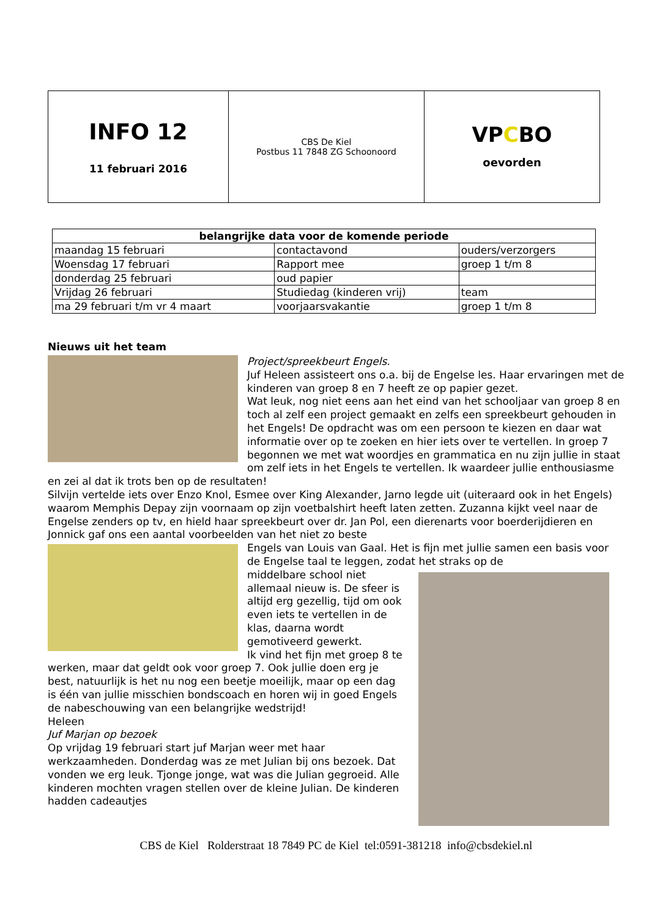| INFO 12 11 februari 2016 | CBS De Kiel Postbus 11 7848 ZG Schoonoord | VP C BO oevorden |
| belangrijke data voor de komende periode | | |
| --- | --- | --- |
| maandag 15 februari | contactavond | ouders/verzorgers |
| Woensdag 17 februari | Rapport mee | groep 1 t/m 8 |
| donderdag 25 februari | oud papier | |
| Vrijdag 26 februari | Studiedag (kinderen vrij) | team |
| ma 29 februari t/m vr 4 maart | voorjaarsvakantie | groep 1 t/m 8 |
Nieuws uit het team
Project/spreekbeurt Engels.
Juf Heleen assisteert ons o.a. bij de Engelse les. Haar ervaringen met de kinderen van groep 8 en 7 heeft ze op papier gezet.
Wat leuk, nog niet eens aan het eind van het schooljaar van groep 8 en toch al zelf een project gemaakt en zelfs een spreekbeurt gehouden in het Engels! De opdracht was om een persoon te kiezen en daar wat informatie over op te zoeken en hier iets over te vertellen. In groep 7 begonnen we met wat woordjes en grammatica en nu zijn jullie in staat om zelf iets in het Engels te vertellen. Ik waardeer jullie enthousiasme en zei al dat ik trots ben op de resultaten!
Silvijn vertelde iets over Enzo Knol, Esmee over King Alexander, Jarno legde uit (uiteraard ook in het Engels) waarom Memphis Depay zijn voornaam op zijn voetbalshirt heeft laten zetten. Zuzanna kijkt veel naar de Engelse zenders op tv, en hield haar spreekbeurt over dr. Jan Pol, een dierenarts voor boerderijdieren en Jonnick gaf ons een aantal voorbeelden van het niet zo beste
Engels van Louis van Gaal. Het is fijn met jullie samen een basis voor de Engelse taal te leggen, zodat het straks op de
middelbare school niet allemaal nieuw is. De sfeer is altijd erg gezellig, tijd om ook even iets te vertellen in de klas, daarna wordt gemotiveerd gewerkt.
Ik vind het fijn met groep 8 te werken, maar dat geldt ook voor groep 7. Ook jullie doen erg je best, natuurlijk is het nu nog een beetje moeilijk, maar op een dag is één van jullie misschien bondscoach en horen wij in goed Engels de nabeschouwing van een belangrijke wedstrijd!
Heleen
Juf Marjan op bezoek
Op vrijdag 19 februari start juf Marjan weer met haar werkzaamheden. Donderdag was ze met Julian bij ons bezoek. Dat vonden we erg leuk. Tjonge jonge, wat was die Julian gegroeid. Alle kinderen mochten vragen stellen over de kleine Julian. De kinderen hadden cadeautjes
CBS de Kiel Rolderstraat 18 7849 PC de Kiel tel:0591-381218 info@cbsdekiel.nl